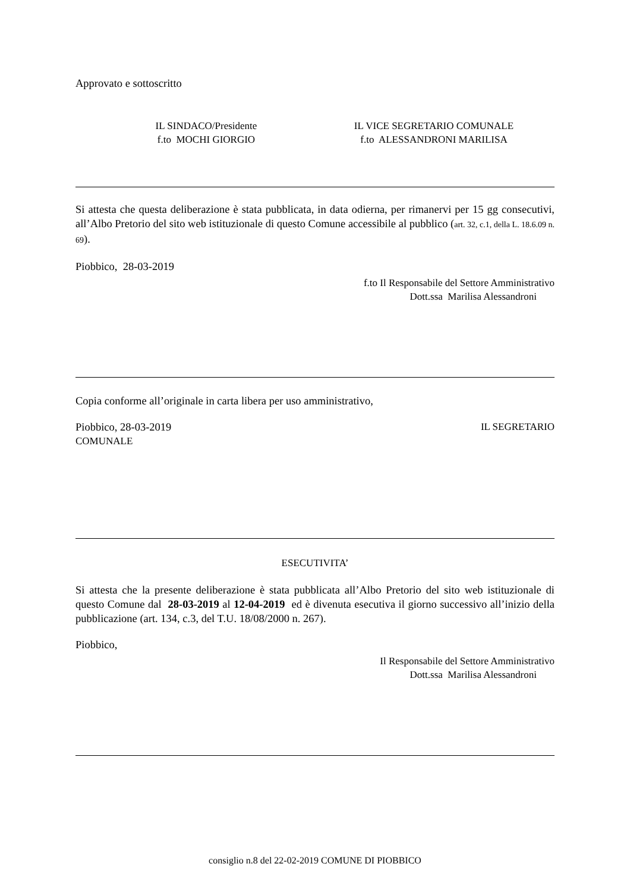Approvato e sottoscritto
IL SINDACO/Presidente
f.to MOCHI GIORGIO
IL VICE SEGRETARIO COMUNALE
f.to ALESSANDRONI MARILISA
Si attesta che questa deliberazione è stata pubblicata, in data odierna, per rimanervi per 15 gg consecutivi, all’Albo Pretorio del sito web istituzionale di questo Comune accessibile al pubblico (art. 32, c.1, della L. 18.6.09 n. 69).
Piobbico, 28-03-2019
f.to Il Responsabile del Settore Amministrativo
Dott.ssa Marilisa Alessandroni
Copia conforme all’originale in carta libera per uso amministrativo,
Piobbico, 28-03-2019 IL SEGRETARIO
COMUNALE
ESECUTIVITA’
Si attesta che la presente deliberazione è stata pubblicata all’Albo Pretorio del sito web istituzionale di questo Comune dal 28-03-2019 al 12-04-2019 ed è divenuta esecutiva il giorno successivo all’inizio della pubblicazione (art. 134, c.3, del T.U. 18/08/2000 n. 267).
Piobbico,
Il Responsabile del Settore Amministrativo
Dott.ssa Marilisa Alessandroni
consiglio n.8 del 22-02-2019 COMUNE DI PIOBBICO